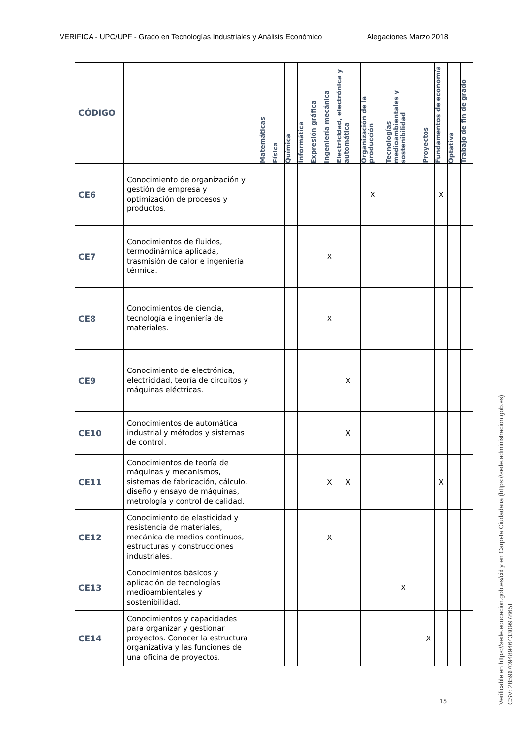VERIFICA - UPC/UPF - Grado en Tecnologías Industriales y Análisis Económico Alegaciones Marzo 2018
| CÓDIGO | | Matemáticas | Física | Química | Informática | Expresión gráfica | Ingeniería mecánica | Electricidad, electrónica y automática | Organización de la producción | Tecnologías medioambientales y sostenibilidad | Proyectos | Fundamentos de economía | Optativa | Trabajo de fin de grado |
| --- | --- | --- | --- | --- | --- | --- | --- | --- | --- | --- | --- | --- | --- | --- |
| CE6 | Conocimiento de organización y gestión de empresa y optimización de procesos y productos. | | | | | | | | X | | | X | | |
| CE7 | Conocimientos de fluidos, termodinámica aplicada, trasmisión de calor e ingeniería térmica. | | | | | | X | | | | | | | |
| CE8 | Conocimientos de ciencia, tecnología e ingeniería de materiales. | | | | | | X | | | | | | | |
| CE9 | Conocimiento de electrónica, electricidad, teoría de circuitos y máquinas eléctricas. | | | | | | | X | | | | | | |
| CE10 | Conocimientos de automática industrial y métodos y sistemas de control. | | | | | | | X | | | | | | |
| CE11 | Conocimientos de teoría de máquinas y mecanismos, sistemas de fabricación, cálculo, diseño y ensayo de máquinas, metrología y control de calidad. | | | | | | X | X | | | | X | | |
| CE12 | Conocimiento de elasticidad y resistencia de materiales, mecánica de medios continuos, estructuras y construcciones industriales. | | | | | | X | | | | | | | |
| CE13 | Conocimientos básicos y aplicación de tecnologías medioambientales y sostenibilidad. | | | | | | | | | X | | | | |
| CE14 | Conocimientos y capacidades para organizar y gestionar proyectos. Conocer la estructura organizativa y las funciones de una oficina de proyectos. | | | | | | | | | | X | | | |
15
Verificable en https://sede.educacion.gob.es/cid y en Carpeta Ciudadana (https://sede.administracion.gob.es)
CSV: 285967094894643309978651